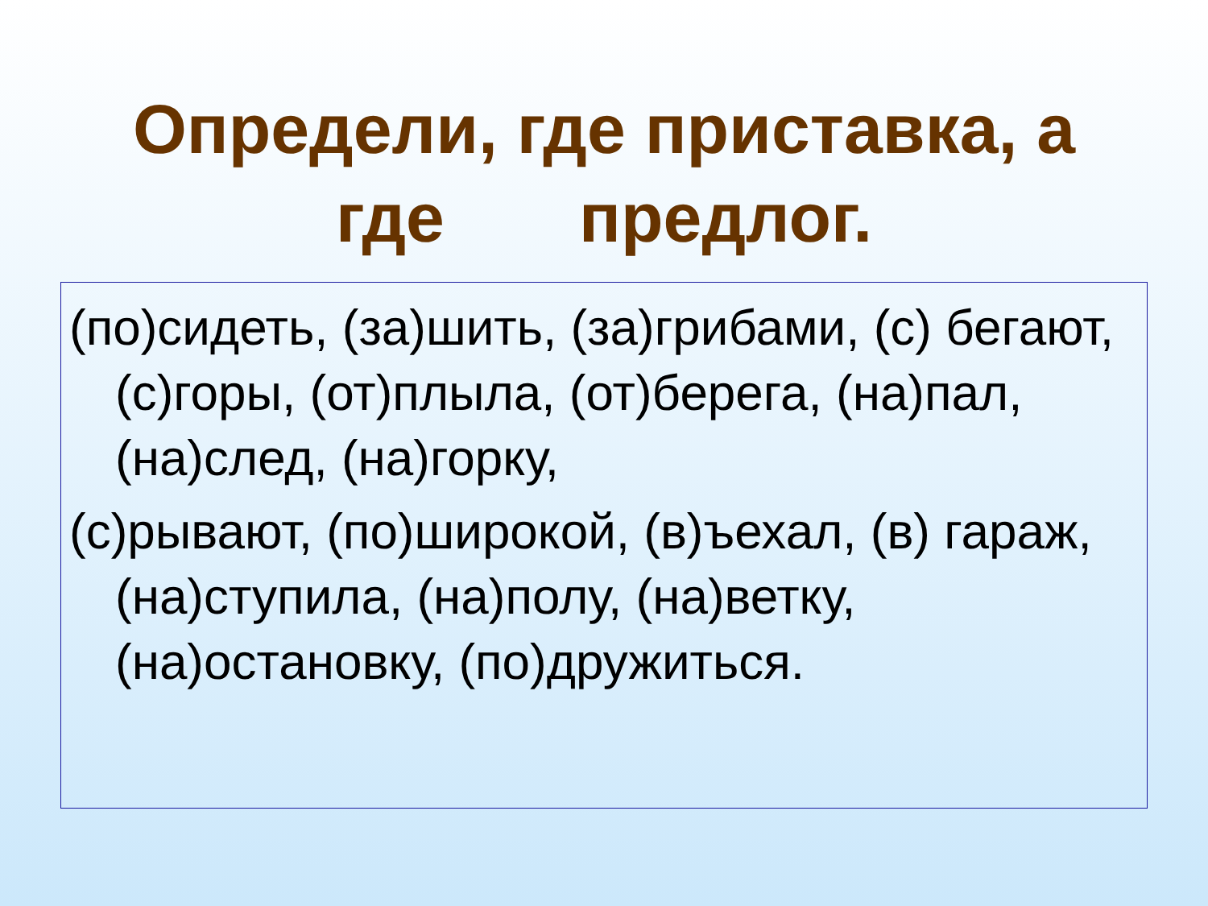Определи, где приставка, а
где предлог.
(по)сидеть, (за)шить, (за)грибами, (с) бегают, (с)горы, (от)плыла, (от)берега, (на)пал, (на)след, (на)горку,
(с)рывают, (по)широкой, (в)ъехал, (в) гараж, (на)ступила, (на)полу, (на)ветку, (на)остановку, (по)дружиться.